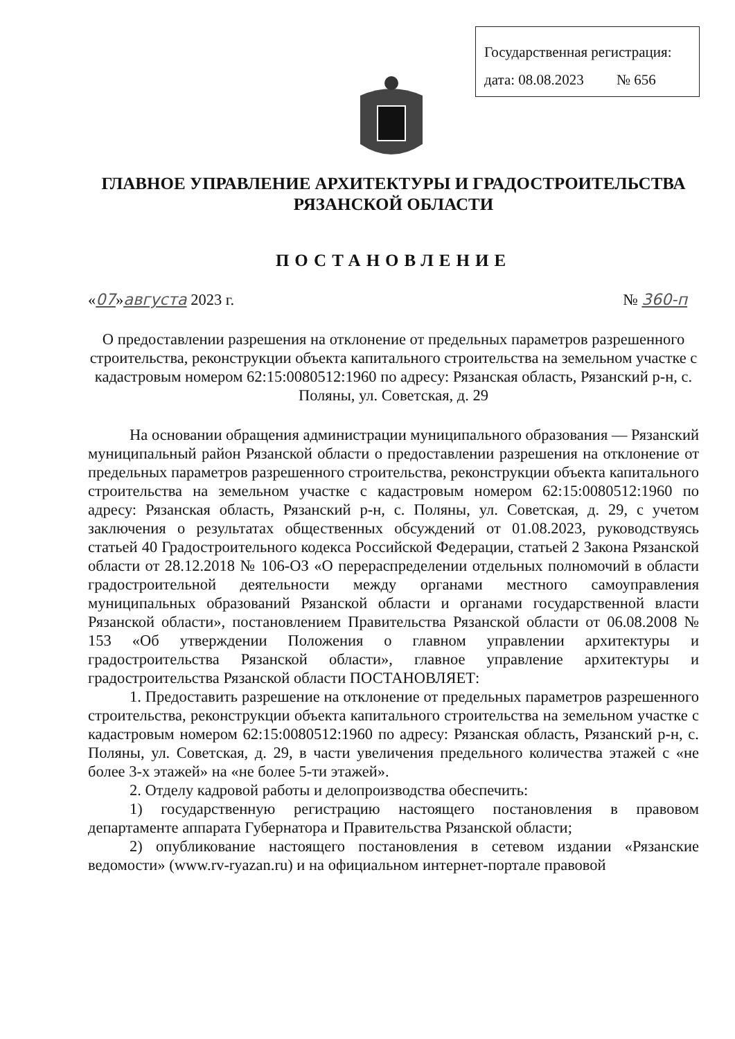Государственная регистрация:
дата: 08.08.2023 № 656
ГЛАВНОЕ УПРАВЛЕНИЕ АРХИТЕКТУРЫ И ГРАДОСТРОИТЕЛЬСТВА
РЯЗАНСКОЙ ОБЛАСТИ
ПОСТАНОВЛЕНИЕ
«07»августа 2023 г. № 360-п
О предоставлении разрешения на отклонение от предельных параметров разрешенного строительства, реконструкции объекта капитального строительства на земельном участке с кадастровым номером 62:15:0080512:1960 по адресу: Рязанская область, Рязанский р-н, с. Поляны, ул. Советская, д. 29
На основании обращения администрации муниципального образования — Рязанский муниципальный район Рязанской области о предоставлении разрешения на отклонение от предельных параметров разрешенного строительства, реконструкции объекта капитального строительства на земельном участке с кадастровым номером 62:15:0080512:1960 по адресу: Рязанская область, Рязанский р-н, с. Поляны, ул. Советская, д. 29, с учетом заключения о результатах общественных обсуждений от 01.08.2023, руководствуясь статьей 40 Градостроительного кодекса Российской Федерации, статьей 2 Закона Рязанской области от 28.12.2018 № 106-ОЗ «О перераспределении отдельных полномочий в области градостроительной деятельности между органами местного самоуправления муниципальных образований Рязанской области и органами государственной власти Рязанской области», постановлением Правительства Рязанской области от 06.08.2008 № 153 «Об утверждении Положения о главном управлении архитектуры и градостроительства Рязанской области», главное управление архитектуры и градостроительства Рязанской области ПОСТАНОВЛЯЕТ:
1. Предоставить разрешение на отклонение от предельных параметров разрешенного строительства, реконструкции объекта капитального строительства на земельном участке с кадастровым номером 62:15:0080512:1960 по адресу: Рязанская область, Рязанский р-н, с. Поляны, ул. Советская, д. 29, в части увеличения предельного количества этажей с «не более 3-х этажей» на «не более 5-ти этажей».
2. Отделу кадровой работы и делопроизводства обеспечить:
1) государственную регистрацию настоящего постановления в правовом департаменте аппарата Губернатора и Правительства Рязанской области;
2) опубликование настоящего постановления в сетевом издании «Рязанские ведомости» (www.rv-ryazan.ru) и на официальном интернет-портале правовой